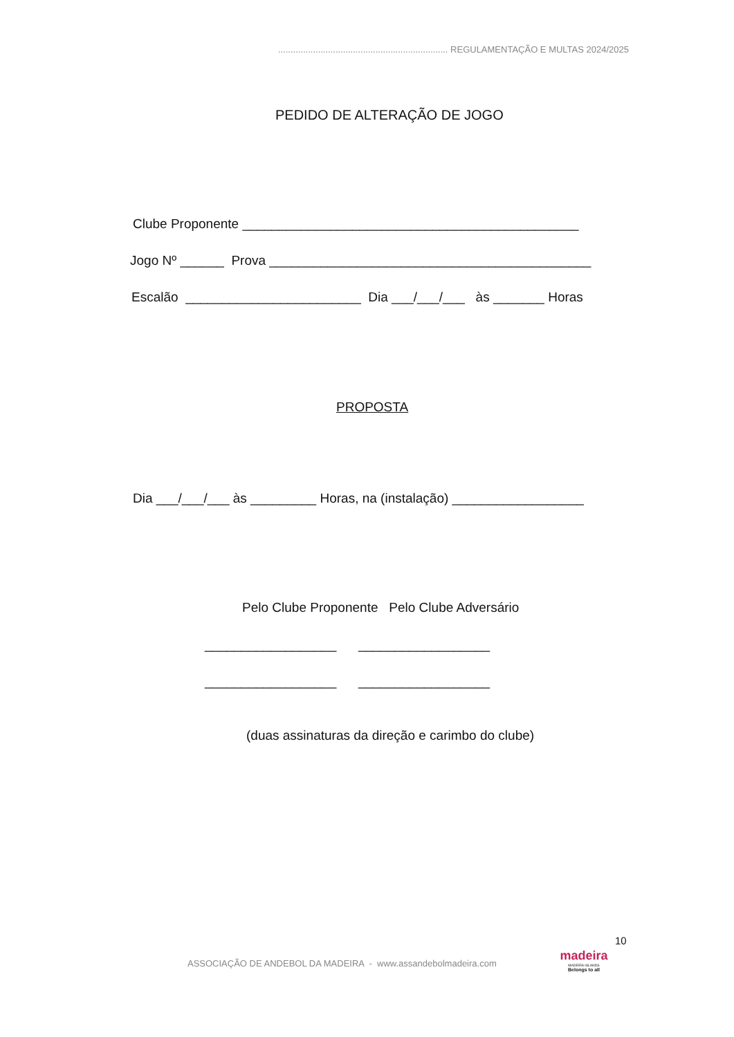.................................................................... REGULAMENTAÇÃO E MULTAS 2024/2025
PEDIDO DE ALTERAÇÃO DE JOGO
Clube Proponente ______________________________________________
Jogo Nº ______ Prova ____________________________________________
Escalão ________________________ Dia ___/___/___ às _______ Horas
PROPOSTA
Dia ___/___/___ às _________ Horas, na (instalação) __________________
Pelo Clube Proponente Pelo Clube Adversário
__________________ __________________
__________________ __________________
(duas assinaturas da direção e carimbo do clube)
10
ASSOCIAÇÃO DE ANDEBOL DA MADEIRA - www.assandebolmadeira.com
madeira
MADEIRA ISLANDS
Belongs to all